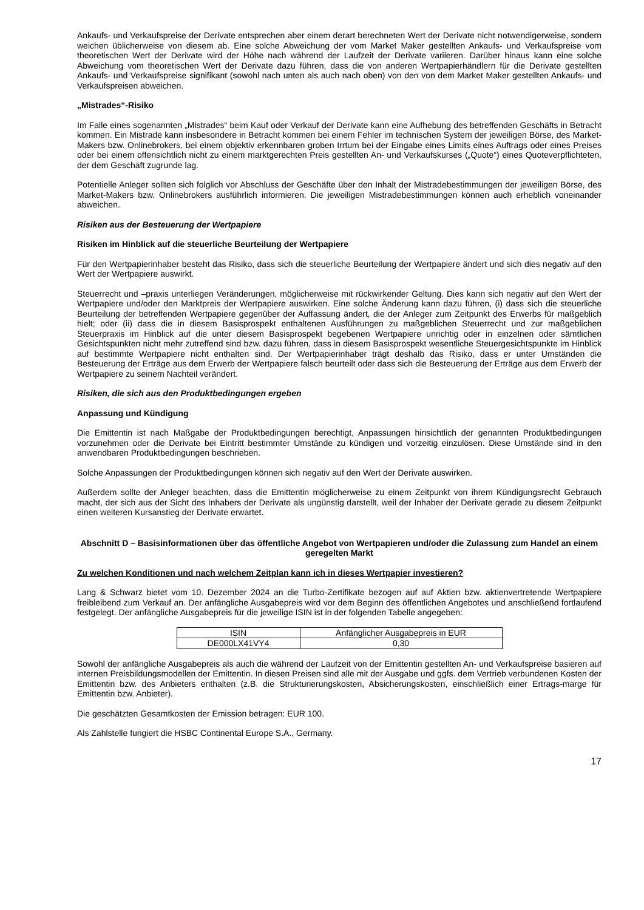Ankaufs- und Verkaufspreise der Derivate entsprechen aber einem derart berechneten Wert der Derivate nicht notwendigerweise, sondern weichen üblicherweise von diesem ab. Eine solche Abweichung der vom Market Maker gestellten Ankaufs- und Verkaufspreise vom theoretischen Wert der Derivate wird der Höhe nach während der Laufzeit der Derivate variieren. Darüber hinaus kann eine solche Abweichung vom theoretischen Wert der Derivate dazu führen, dass die von anderen Wertpapierhändlern für die Derivate gestellten Ankaufs- und Verkaufspreise signifikant (sowohl nach unten als auch nach oben) von den von dem Market Maker gestellten Ankaufs- und Verkaufspreisen abweichen.
„Mistrades“-Risiko
Im Falle eines sogenannten „Mistrades“ beim Kauf oder Verkauf der Derivate kann eine Aufhebung des betreffenden Geschäfts in Betracht kommen. Ein Mistrade kann insbesondere in Betracht kommen bei einem Fehler im technischen System der jeweiligen Börse, des Market-Makers bzw. Onlinebrokers, bei einem objektiv erkennbaren groben Irrtum bei der Eingabe eines Limits eines Auftrags oder eines Preises oder bei einem offensichtlich nicht zu einem marktgerechten Preis gestellten An- und Verkaufskurses („Quote“) eines Quoteverpflichteten, der dem Geschäft zugrunde lag.
Potentielle Anleger sollten sich folglich vor Abschluss der Geschäfte über den Inhalt der Mistradebestimmungen der jeweiligen Börse, des Market-Makers bzw. Onlinebrokers ausführlich informieren. Die jeweiligen Mistradebestimmungen können auch erheblich voneinander abweichen.
Risiken aus der Besteuerung der Wertpapiere
Risiken im Hinblick auf die steuerliche Beurteilung der Wertpapiere
Für den Wertpapierinhaber besteht das Risiko, dass sich die steuerliche Beurteilung der Wertpapiere ändert und sich dies negativ auf den Wert der Wertpapiere auswirkt.
Steuerrecht und –praxis unterliegen Veränderungen, möglicherweise mit rückwirkender Geltung. Dies kann sich negativ auf den Wert der Wertpapiere und/oder den Marktpreis der Wertpapiere auswirken. Eine solche Änderung kann dazu führen, (i) dass sich die steuerliche Beurteilung der betreffenden Wertpapiere gegenüber der Auffassung ändert, die der Anleger zum Zeitpunkt des Erwerbs für maßgeblich hielt; oder (ii) dass die in diesem Basisprospekt enthaltenen Ausführungen zu maßgeblichen Steuerrecht und zur maßgeblichen Steuerpraxis im Hinblick auf die unter diesem Basisprospekt begebenen Wertpapiere unrichtig oder in einzelnen oder sämtlichen Gesichtspunkten nicht mehr zutreffend sind bzw. dazu führen, dass in diesem Basisprospekt wesentliche Steuergesichtspunkte im Hinblick auf bestimmte Wertpapiere nicht enthalten sind. Der Wertpapierinhaber trägt deshalb das Risiko, dass er unter Umständen die Besteuerung der Erträge aus dem Erwerb der Wertpapiere falsch beurteilt oder dass sich die Besteuerung der Erträge aus dem Erwerb der Wertpapiere zu seinem Nachteil verändert.
Risiken, die sich aus den Produktbedingungen ergeben
Anpassung und Kündigung
Die Emittentin ist nach Maßgabe der Produktbedingungen berechtigt, Anpassungen hinsichtlich der genannten Produktbedingungen vorzunehmen oder die Derivate bei Eintritt bestimmter Umstände zu kündigen und vorzeitig einzulösen. Diese Umstände sind in den anwendbaren Produktbedingungen beschrieben.
Solche Anpassungen der Produktbedingungen können sich negativ auf den Wert der Derivate auswirken.
Außerdem sollte der Anleger beachten, dass die Emittentin möglicherweise zu einem Zeitpunkt von ihrem Kündigungsrecht Gebrauch macht, der sich aus der Sicht des Inhabers der Derivate als ungünstig darstellt, weil der Inhaber der Derivate gerade zu diesem Zeitpunkt einen weiteren Kursanstieg der Derivate erwartet.
Abschnitt D – Basisinformationen über das öffentliche Angebot von Wertpapieren und/oder die Zulassung zum Handel an einem geregelten Markt
Zu welchen Konditionen und nach welchem Zeitplan kann ich in dieses Wertpapier investieren?
Lang & Schwarz bietet vom 10. Dezember 2024 an die Turbo-Zertifikate bezogen auf auf Aktien bzw. aktienvertretende Wertpapiere freibleibend zum Verkauf an. Der anfängliche Ausgabepreis wird vor dem Beginn des öffentlichen Angebotes und anschließend fortlaufend festgelegt. Der anfängliche Ausgabepreis für die jeweilige ISIN ist in der folgenden Tabelle angegeben:
| ISIN | Anfänglicher Ausgabepreis in EUR |
| DE000LX41VY4 | 0,30 |
Sowohl der anfängliche Ausgabepreis als auch die während der Laufzeit von der Emittentin gestellten An- und Verkaufspreise basieren auf internen Preisbildungsmodellen der Emittentin. In diesen Preisen sind alle mit der Ausgabe und ggfs. dem Vertrieb verbundenen Kosten der Emittentin bzw. des Anbieters enthalten (z.B. die Strukturierungskosten, Absicherungskosten, einschließlich einer Ertrags-marge für Emittentin bzw. Anbieter).
Die geschätzten Gesamtkosten der Emission betragen: EUR 100.
Als Zahlstelle fungiert die HSBC Continental Europe S.A., Germany.
17